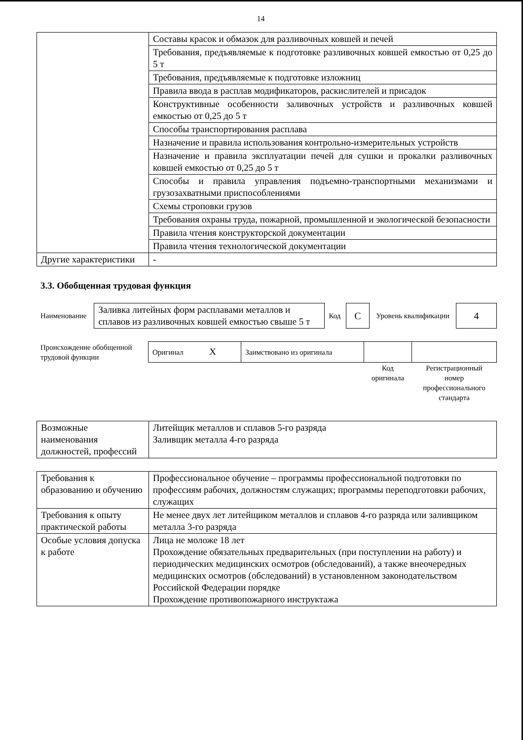14
| | Составы красок и обмазок для разливочных ковшей и печей |
| | Требования, предъявляемые к подготовке разливочных ковшей емкостью от 0,25 до 5 т |
| | Требования, предъявляемые к подготовке изложниц |
| | Правила ввода в расплав модификаторов, раскислителей и присадок |
| | Конструктивные особенности заливочных устройств и разливочных ковшей емкостью от 0,25 до 5 т |
| | Способы транспортирования расплава |
| | Назначение и правила использования контрольно-измерительных устройств |
| | Назначение и правила эксплуатации печей для сушки и прокалки разливочных ковшей емкостью от 0,25 до 5 т |
| | Способы и правила управления подъемно-транспортными механизмами и грузозахватными приспособлениями |
| | Схемы строповки грузов |
| | Требования охраны труда, пожарной, промышленной и экологической безопасности |
| | Правила чтения конструкторской документации |
| | Правила чтения технологической документации |
| Другие характеристики | - |
3.3. Обобщенная трудовая функция
| Наименование | Заливка литейных форм расплавами металлов и сплавов из разливочных ковшей емкостью свыше 5 т | Код | C | Уровень квалификации | 4 |
| Происхождение обобщенной трудовой функции | Оригинал X | Заимствовано из оригинала | | |
| | | | Код оригинала | Регистрационный номер профессионального стандарта |
| Возможные наименования должностей, профессий | Литейщик металлов и сплавов 5-го разряда Заливщик металла 4-го разряда |
| Требования к образованию и обучению | Профессиональное обучение – программы профессиональной подготовки по профессиям рабочих, должностям служащих; программы переподготовки рабочих, служащих |
| Требования к опыту практической работы | Не менее двух лет литейщиком металлов и сплавов 4-го разряда или заливщиком металла 3-го разряда |
| Особые условия допуска к работе | Лица не моложе 18 лет Прохождение обязательных предварительных (при поступлении на работу) и периодических медицинских осмотров (обследований), а также внеочередных медицинских осмотров (обследований) в установленном законодательством Российской Федерации порядке Прохождение противопожарного инструктажа |